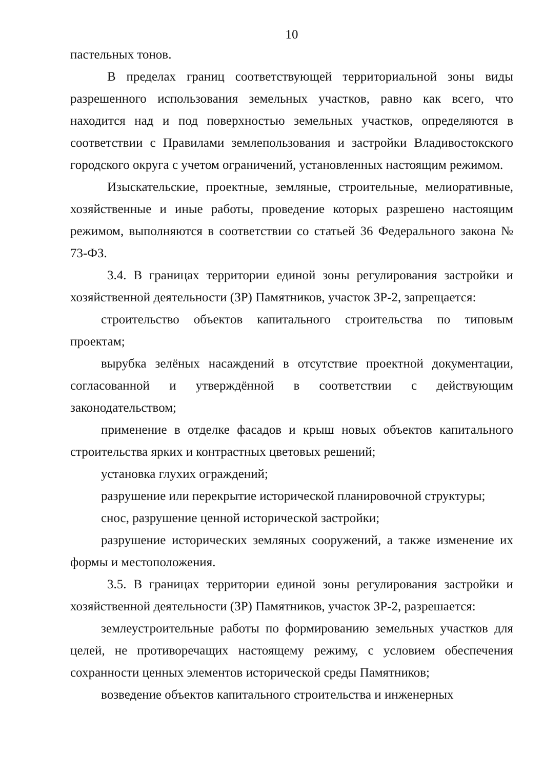10
пастельных тонов.
В пределах границ соответствующей территориальной зоны виды разрешенного использования земельных участков, равно как всего, что находится над и под поверхностью земельных участков, определяются в соответствии с Правилами землепользования и застройки Владивостокского городского округа с учетом ограничений, установленных настоящим режимом.
Изыскательские, проектные, земляные, строительные, мелиоративные, хозяйственные и иные работы, проведение которых разрешено настоящим режимом, выполняются в соответствии со статьей 36 Федерального закона № 73-ФЗ.
3.4. В границах территории единой зоны регулирования застройки и хозяйственной деятельности (ЗР) Памятников, участок ЗР-2, запрещается:
строительство объектов капитального строительства по типовым проектам;
вырубка зелёных насаждений в отсутствие проектной документации, согласованной и утверждённой в соответствии с действующим законодательством;
применение в отделке фасадов и крыш новых объектов капитального строительства ярких и контрастных цветовых решений;
установка глухих ограждений;
разрушение или перекрытие исторической планировочной структуры;
снос, разрушение ценной исторической застройки;
разрушение исторических земляных сооружений, а также изменение их формы и местоположения.
3.5. В границах территории единой зоны регулирования застройки и хозяйственной деятельности (ЗР) Памятников, участок ЗР-2, разрешается:
землеустроительные работы по формированию земельных участков для целей, не противоречащих настоящему режиму, с условием обеспечения сохранности ценных элементов исторической среды Памятников;
возведение объектов капитального строительства и инженерных